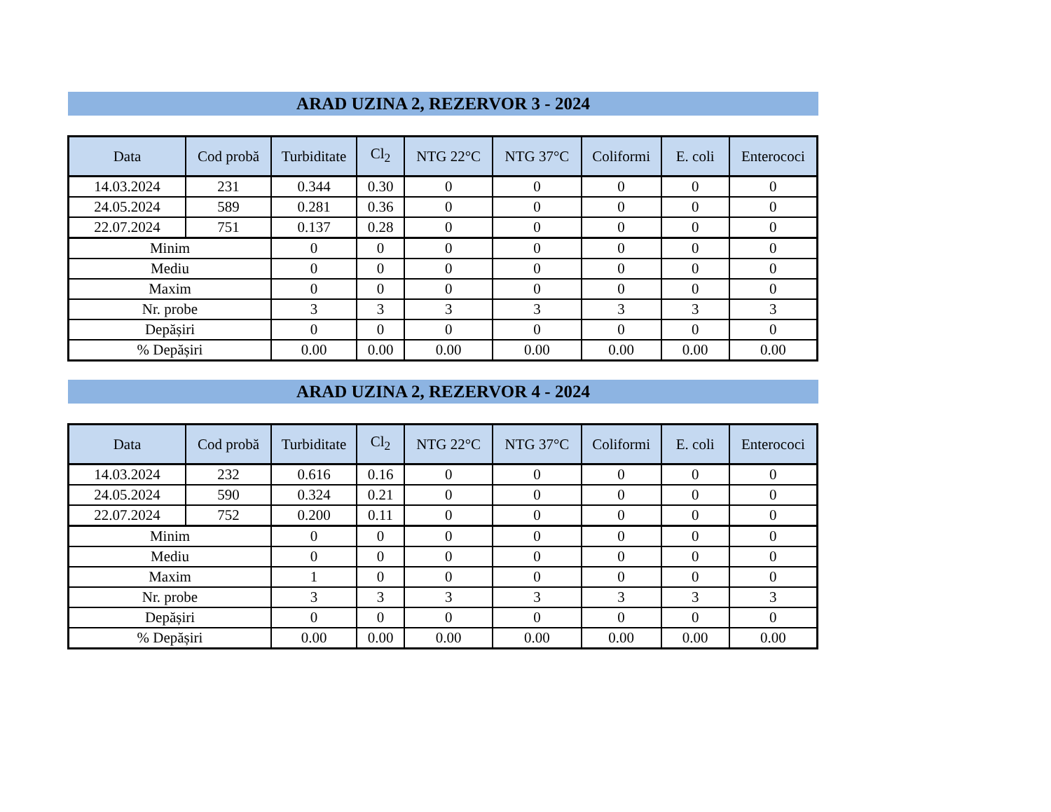ARAD UZINA 2, REZERVOR 3 - 2024
| Data | Cod probă | Turbiditate | Cl<sub>2</sub> | NTG 22°C | NTG 37°C | Coliformi | E. coli | Enterococi |
| --- | --- | --- | --- | --- | --- | --- | --- | --- |
| 14.03.2024 | 231 | 0.344 | 0.30 | 0 | 0 | 0 | 0 | 0 |
| 24.05.2024 | 589 | 0.281 | 0.36 | 0 | 0 | 0 | 0 | 0 |
| 22.07.2024 | 751 | 0.137 | 0.28 | 0 | 0 | 0 | 0 | 0 |
| Minim | | 0 | 0 | 0 | 0 | 0 | 0 | 0 |
| Mediu | | 0 | 0 | 0 | 0 | 0 | 0 | 0 |
| Maxim | | 0 | 0 | 0 | 0 | 0 | 0 | 0 |
| Nr. probe | | 3 | 3 | 3 | 3 | 3 | 3 | 3 |
| Depășiri | | 0 | 0 | 0 | 0 | 0 | 0 | 0 |
| % Depășiri | | 0.00 | 0.00 | 0.00 | 0.00 | 0.00 | 0.00 | 0.00 |
ARAD UZINA 2, REZERVOR 4 - 2024
| Data | Cod probă | Turbiditate | Cl<sub>2</sub> | NTG 22°C | NTG 37°C | Coliformi | E. coli | Enterococi |
| --- | --- | --- | --- | --- | --- | --- | --- | --- |
| 14.03.2024 | 232 | 0.616 | 0.16 | 0 | 0 | 0 | 0 | 0 |
| 24.05.2024 | 590 | 0.324 | 0.21 | 0 | 0 | 0 | 0 | 0 |
| 22.07.2024 | 752 | 0.200 | 0.11 | 0 | 0 | 0 | 0 | 0 |
| Minim | | 0 | 0 | 0 | 0 | 0 | 0 | 0 |
| Mediu | | 0 | 0 | 0 | 0 | 0 | 0 | 0 |
| Maxim | | 1 | 0 | 0 | 0 | 0 | 0 | 0 |
| Nr. probe | | 3 | 3 | 3 | 3 | 3 | 3 | 3 |
| Depășiri | | 0 | 0 | 0 | 0 | 0 | 0 | 0 |
| % Depășiri | | 0.00 | 0.00 | 0.00 | 0.00 | 0.00 | 0.00 | 0.00 |